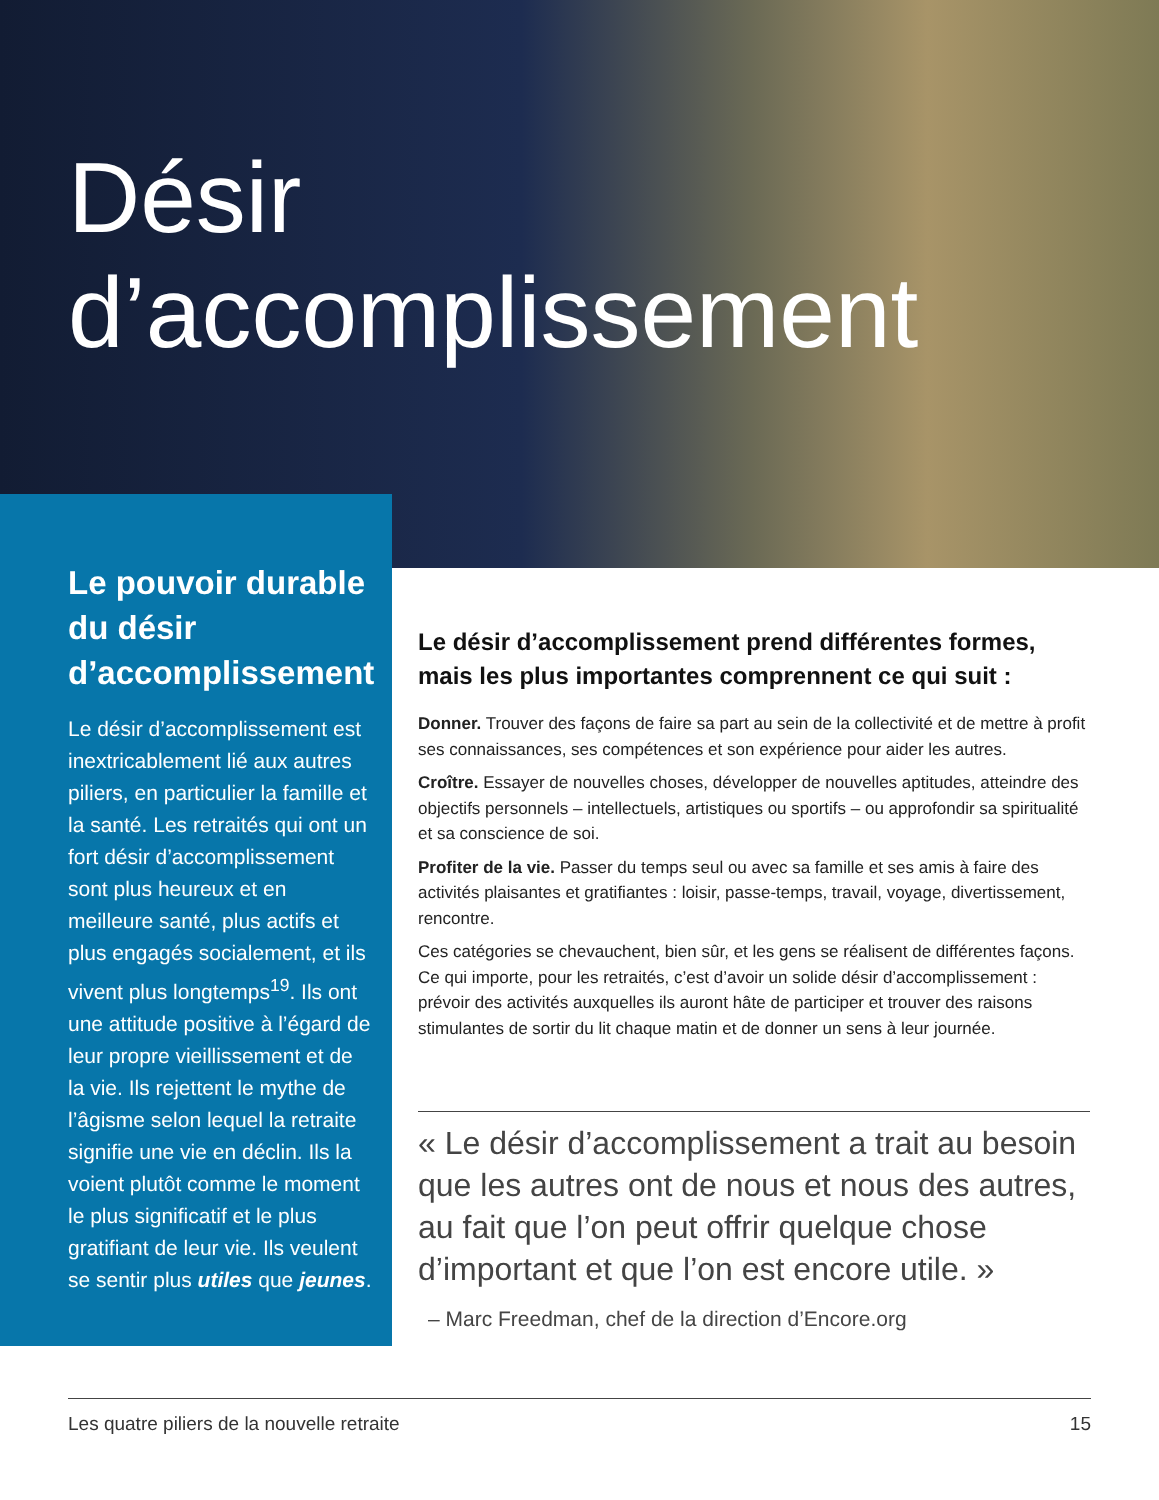Désir
d’accomplissement
Le pouvoir durable du désir d’accomplissement
Le désir d’accomplissement est inextricablement lié aux autres piliers, en particulier la famille et la santé. Les retraités qui ont un fort désir d’accomplissement sont plus heureux et en meilleure santé, plus actifs et plus engagés socialement, et ils vivent plus longtemps<sup>19</sup>. Ils ont une attitude positive à l’égard de leur propre vieillissement et de la vie. Ils rejettent le mythe de l’âgisme selon lequel la retraite signifie une vie en déclin. Ils la voient plutôt comme le moment le plus significatif et le plus gratifiant de leur vie. Ils veulent se sentir plus utiles que jeunes.
Le désir d’accomplissement prend différentes formes, mais les plus importantes comprennent ce qui suit :
Donner. Trouver des façons de faire sa part au sein de la collectivité et de mettre à profit ses connaissances, ses compétences et son expérience pour aider les autres.
Croître. Essayer de nouvelles choses, développer de nouvelles aptitudes, atteindre des objectifs personnels – intellectuels, artistiques ou sportifs – ou approfondir sa spiritualité et sa conscience de soi.
Profiter de la vie. Passer du temps seul ou avec sa famille et ses amis à faire des activités plaisantes et gratifiantes : loisir, passe-temps, travail, voyage, divertissement, rencontre.
Ces catégories se chevauchent, bien sûr, et les gens se réalisent de différentes façons. Ce qui importe, pour les retraités, c’est d’avoir un solide désir d’accomplissement : prévoir des activités auxquelles ils auront hâte de participer et trouver des raisons stimulantes de sortir du lit chaque matin et de donner un sens à leur journée.
« Le désir d’accomplissement a trait au besoin que les autres ont de nous et nous des autres, au fait que l’on peut offrir quelque chose d’important et que l’on est encore utile. »
– Marc Freedman, chef de la direction d’Encore.org
Les quatre piliers de la nouvelle retraite 15